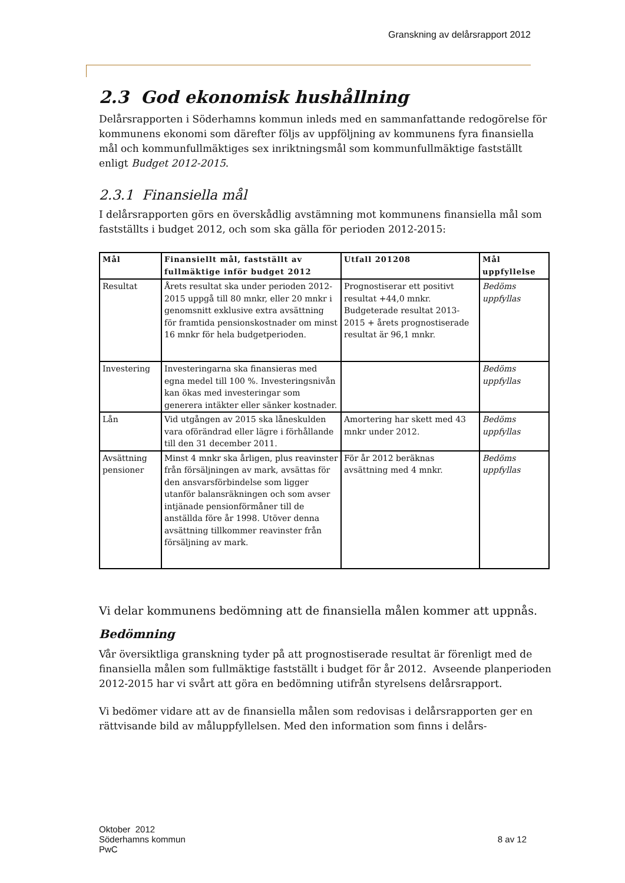Granskning av delårsrapport 2012
2.3 God ekonomisk hushållning
Delårsrapporten i Söderhamns kommun inleds med en sammanfattande redogörelse för kommunens ekonomi som därefter följs av uppföljning av kommunens fyra finansiella mål och kommunfullmäktiges sex inriktningsmål som kommunfullmäktige fastställt enligt Budget 2012-2015.
2.3.1 Finansiella mål
I delårsrapporten görs en överskådlig avstämning mot kommunens finansiella mål som fastställts i budget 2012, och som ska gälla för perioden 2012-2015:
| Mål | Finansiellt mål, fastställt av fullmäktige inför budget 2012 | Utfall 201208 | Mål uppfyllelse |
| --- | --- | --- | --- |
| Resultat | Årets resultat ska under perioden 2012-2015 uppgå till 80 mnkr, eller 20 mnkr i genomsnitt exklusive extra avsättning för framtida pensionskostnader om minst 16 mnkr för hela budgetperioden. | Prognostiserar ett positivt resultat +44,0 mnkr. Budgeterade resultat 2013-2015 + årets prognostiserade resultat är 96,1 mnkr. | Bedöms uppfyllas |
| Investering | Investeringarna ska finansieras med egna medel till 100 %. Investeringsnivån kan ökas med investeringar som generera intäkter eller sänker kostnader. | | Bedöms uppfyllas |
| Lån | Vid utgången av 2015 ska låneskulden vara oförändrad eller lägre i förhållande till den 31 december 2011. | Amortering har skett med 43 mnkr under 2012. | Bedöms uppfyllas |
| Avsättning pensioner | Minst 4 mnkr ska årligen, plus reavinster från försäljningen av mark, avsättas för den ansvarsförbindelse som ligger utanför balansräkningen och som avser intjänade pensionförmåner till de anställda före år 1998. Utöver denna avsättning tillkommer reavinster från försäljning av mark. | För år 2012 beräknas avsättning med 4 mnkr. | Bedöms uppfyllas |
Vi delar kommunens bedömning att de finansiella målen kommer att uppnås.
Bedömning
Vår översiktliga granskning tyder på att prognostiserade resultat är förenligt med de finansiella målen som fullmäktige fastställt i budget för år 2012. Avseende planperioden 2012-2015 har vi svårt att göra en bedömning utifrån styrelsens delårsrapport.
Vi bedömer vidare att av de finansiella målen som redovisas i delårsrapporten ger en rättvisande bild av måluppfyllelsen. Med den information som finns i delårs-
Oktober 2012
Söderhamns kommun
PwC
8 av 12